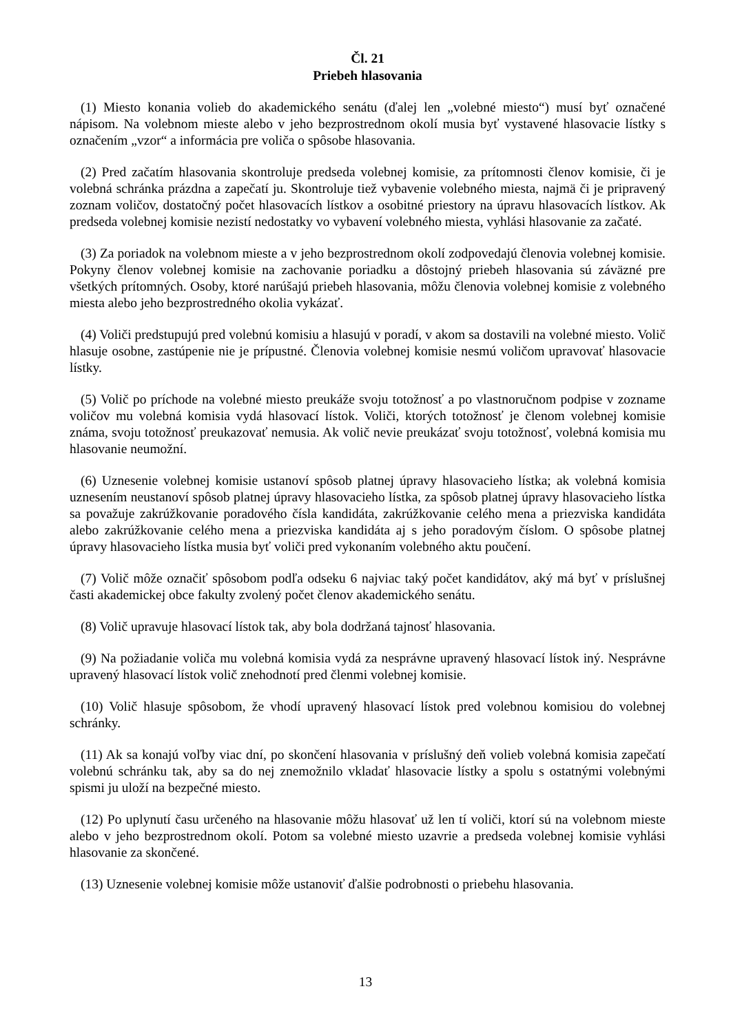Čl. 21
Priebeh hlasovania
(1) Miesto konania volieb do akademického senátu (ďalej len „volebné miesto“) musí byť označené nápisom. Na volebnom mieste alebo v jeho bezprostrednom okolí musia byť vystavené hlasovacie lístky s označením „vzor“ a informácia pre voliča o spôsobe hlasovania.
(2) Pred začatím hlasovania skontroluje predseda volebnej komisie, za prítomnosti členov komisie, či je volebná schránka prázdna a zapečatí ju. Skontroluje tiež vybavenie volebného miesta, najmä či je pripravený zoznam voličov, dostatočný počet hlasovacích lístkov a osobitné priestory na úpravu hlasovacích lístkov. Ak predseda volebnej komisie nezistí nedostatky vo vybavení volebného miesta, vyhlási hlasovanie za začaté.
(3) Za poriadok na volebnom mieste a v jeho bezprostrednom okolí zodpovedajú členovia volebnej komisie. Pokyny členov volebnej komisie na zachovanie poriadku a dôstojný priebeh hlasovania sú záväzné pre všetkých prítomných. Osoby, ktoré narúšajú priebeh hlasovania, môžu členovia volebnej komisie z volebného miesta alebo jeho bezprostredného okolia vykázať.
(4) Voliči predstupujú pred volebnú komisiu a hlasujú v poradí, v akom sa dostavili na volebné miesto. Volič hlasuje osobne, zastúpenie nie je prípustné. Členovia volebnej komisie nesmú voličom upravovať hlasovacie lístky.
(5) Volič po príchode na volebné miesto preukáže svoju totožnosť a po vlastnoručnom podpise v zozname voličov mu volebná komisia vydá hlasovací lístok. Voliči, ktorých totožnosť je členom volebnej komisie známa, svoju totožnosť preukazovať nemusia. Ak volič nevie preukázať svoju totožnosť, volebná komisia mu hlasovanie neumožní.
(6) Uznesenie volebnej komisie ustanoví spôsob platnej úpravy hlasovacieho lístka; ak volebná komisia uznesením neustanoví spôsob platnej úpravy hlasovacieho lístka, za spôsob platnej úpravy hlasovacieho lístka sa považuje zakrúžkovanie poradového čísla kandidáta, zakrúžkovanie celého mena a priezviska kandidáta alebo zakrúžkovanie celého mena a priezviska kandidáta aj s jeho poradovým číslom. O spôsobe platnej úpravy hlasovacieho lístka musia byť voliči pred vykonaním volebného aktu poučení.
(7) Volič môže označiť spôsobom podľa odseku 6 najviac taký počet kandidátov, aký má byť v príslušnej časti akademickej obce fakulty zvolený počet členov akademického senátu.
(8) Volič upravuje hlasovací lístok tak, aby bola dodržaná tajnosť hlasovania.
(9) Na požiadanie voliča mu volebná komisia vydá za nesprávne upravený hlasovací lístok iný. Nesprávne upravený hlasovací lístok volič znehodnotí pred členmi volebnej komisie.
(10) Volič hlasuje spôsobom, že vhodí upravený hlasovací lístok pred volebnou komisiou do volebnej schránky.
(11) Ak sa konajú voľby viac dní, po skončení hlasovania v príslušný deň volieb volebná komisia zapečatí volebnú schránku tak, aby sa do nej znemožnilo vkladať hlasovacie lístky a spolu s ostatnými volebnými spismi ju uloží na bezpečné miesto.
(12) Po uplynutí času určeného na hlasovanie môžu hlasovať už len tí voliči, ktorí sú na volebnom mieste alebo v jeho bezprostrednom okolí. Potom sa volebné miesto uzavrie a predseda volebnej komisie vyhlási hlasovanie za skončené.
(13) Uznesenie volebnej komisie môže ustanoviť ďalšie podrobnosti o priebehu hlasovania.
13